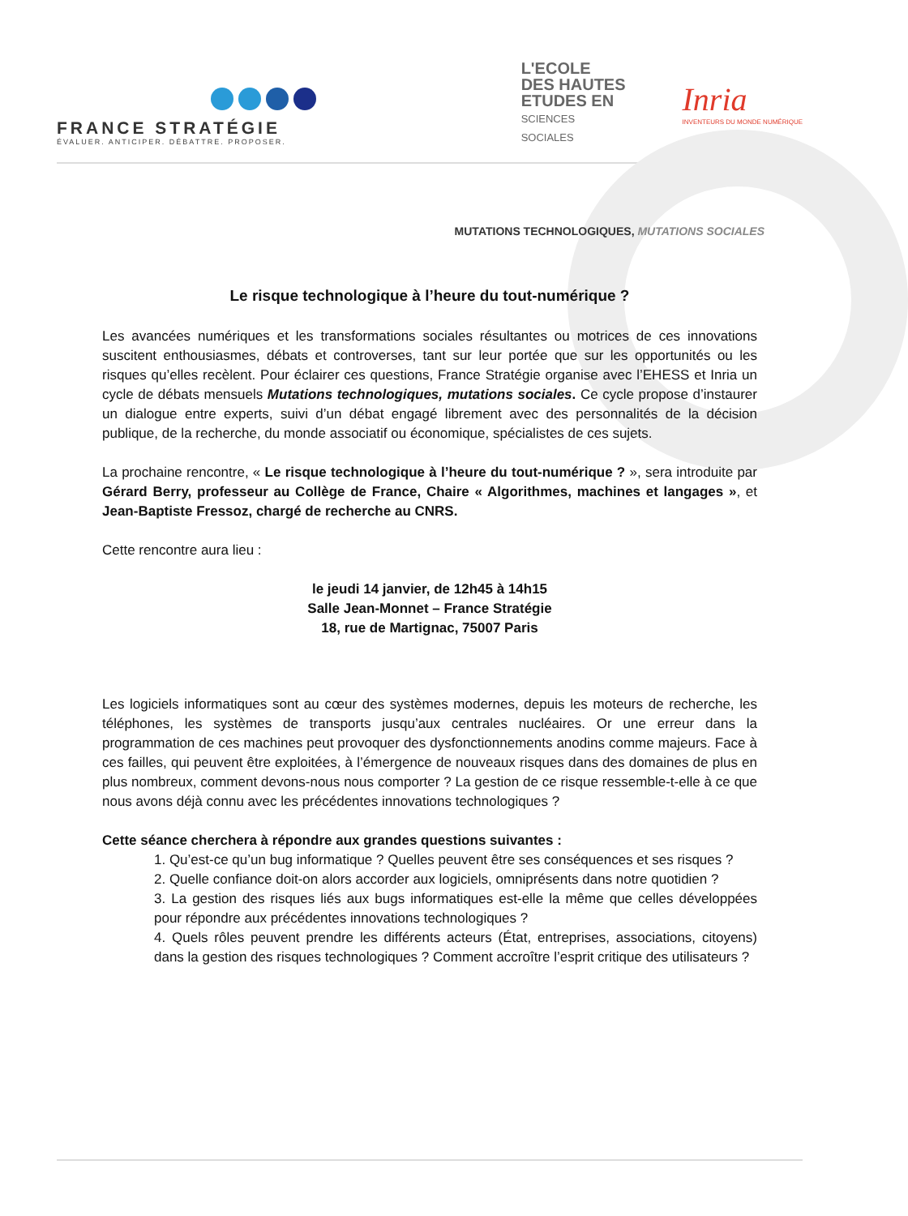FRANCE STRATÉGIE
ÉVALUER. ANTICIPER. DÉBATTRE. PROPOSER.
L'ECOLE
DES HAUTES
ETUDES EN
SCIENCES
SOCIALES
Inria
INVENTEURS DU MONDE NUMÉRIQUE
MUTATIONS TECHNOLOGIQUES, MUTATIONS SOCIALES
Le risque technologique à l’heure du tout-numérique ?
Les avancées numériques et les transformations sociales résultantes ou motrices de ces innovations suscitent enthousiasmes, débats et controverses, tant sur leur portée que sur les opportunités ou les risques qu’elles recèlent. Pour éclairer ces questions, France Stratégie organise avec l’EHESS et Inria un cycle de débats mensuels Mutations technologiques, mutations sociales. Ce cycle propose d’instaurer un dialogue entre experts, suivi d’un débat engagé librement avec des personnalités de la décision publique, de la recherche, du monde associatif ou économique, spécialistes de ces sujets.
La prochaine rencontre, « Le risque technologique à l’heure du tout-numérique ? », sera introduite par Gérard Berry, professeur au Collège de France, Chaire « Algorithmes, machines et langages », et Jean-Baptiste Fressoz, chargé de recherche au CNRS.
Cette rencontre aura lieu :
le jeudi 14 janvier, de 12h45 à 14h15
Salle Jean-Monnet – France Stratégie
18, rue de Martignac, 75007 Paris
Les logiciels informatiques sont au cœur des systèmes modernes, depuis les moteurs de recherche, les téléphones, les systèmes de transports jusqu’aux centrales nucléaires. Or une erreur dans la programmation de ces machines peut provoquer des dysfonctionnements anodins comme majeurs. Face à ces failles, qui peuvent être exploitées, à l’émergence de nouveaux risques dans des domaines de plus en plus nombreux, comment devons-nous nous comporter ? La gestion de ce risque ressemble-t-elle à ce que nous avons déjà connu avec les précédentes innovations technologiques ?
Cette séance cherchera à répondre aux grandes questions suivantes :
1. Qu’est-ce qu’un bug informatique ? Quelles peuvent être ses conséquences et ses risques ?
2. Quelle confiance doit-on alors accorder aux logiciels, omniprésents dans notre quotidien ?
3. La gestion des risques liés aux bugs informatiques est-elle la même que celles développées pour répondre aux précédentes innovations technologiques ?
4. Quels rôles peuvent prendre les différents acteurs (État, entreprises, associations, citoyens) dans la gestion des risques technologiques ? Comment accroître l’esprit critique des utilisateurs ?